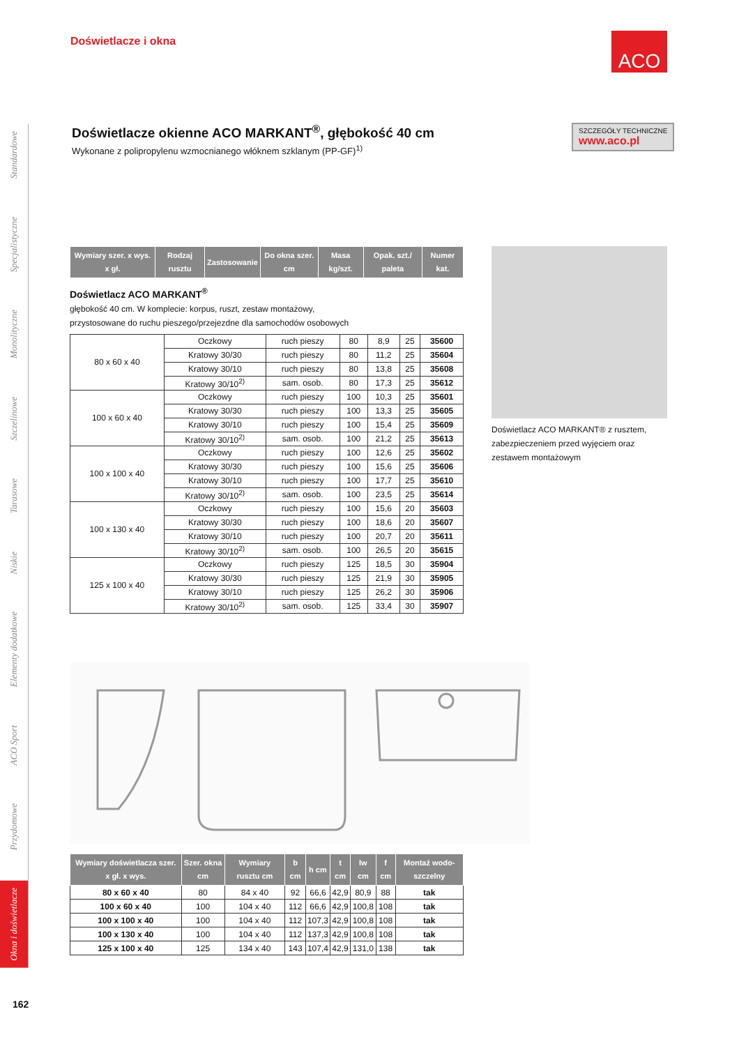Doświetlacze i okna ACO
Standardowe
Specjalistyczne
Monolityczne
Szczelinowe
Tarasowe
Niskie
Elementy dodatkowe
ACO Sport
Przydomowe
Okna i doświetlacze
Doświetlacze okienne ACO MARKANT<sup>®</sup>, głębokość 40 cm
Wykonane z polipropylenu wzmocnianego włóknem szklanym (PP-GF)<sup>1)</sup>
SZCZEGÓŁY TECHNICZNE
www.aco.pl
| Wymiary szer. x wys. x gł. | Rodzaj rusztu | Zastosowanie | Do okna szer. cm | Masa kg/szt. | Opak. szt./ paleta | Numer kat. |
| --- | --- | --- | --- | --- | --- | --- |
Doświetlacz ACO MARKANT<sup>®</sup>
głębokość 40 cm. W komplecie: korpus, ruszt, zestaw montażowy,
przystosowane do ruchu pieszego/przejezdne dla samochodów osobowych
| 80 x 60 x 40 | Oczkowy | ruch pieszy | 80 | 8,9 | 25 | 35600 |
| | Kratowy 30/30 | ruch pieszy | 80 | 11,2 | 25 | 35604 |
| | Kratowy 30/10 | ruch pieszy | 80 | 13,8 | 25 | 35608 |
| | Kratowy 30/10<sup>2)</sup> | sam. osob. | 80 | 17,3 | 25 | 35612 |
| 100 x 60 x 40 | Oczkowy | ruch pieszy | 100 | 10,3 | 25 | 35601 |
| | Kratowy 30/30 | ruch pieszy | 100 | 13,3 | 25 | 35605 |
| | Kratowy 30/10 | ruch pieszy | 100 | 15,4 | 25 | 35609 |
| | Kratowy 30/10<sup>2)</sup> | sam. osob. | 100 | 21,2 | 25 | 35613 |
| 100 x 100 x 40 | Oczkowy | ruch pieszy | 100 | 12,6 | 25 | 35602 |
| | Kratowy 30/30 | ruch pieszy | 100 | 15,6 | 25 | 35606 |
| | Kratowy 30/10 | ruch pieszy | 100 | 17,7 | 25 | 35610 |
| | Kratowy 30/10<sup>2)</sup> | sam. osob. | 100 | 23,5 | 25 | 35614 |
| 100 x 130 x 40 | Oczkowy | ruch pieszy | 100 | 15,6 | 20 | 35603 |
| | Kratowy 30/30 | ruch pieszy | 100 | 18,6 | 20 | 35607 |
| | Kratowy 30/10 | ruch pieszy | 100 | 20,7 | 20 | 35611 |
| | Kratowy 30/10<sup>2)</sup> | sam. osob. | 100 | 26,5 | 20 | 35615 |
| 125 x 100 x 40 | Oczkowy | ruch pieszy | 125 | 18,5 | 30 | 35904 |
| | Kratowy 30/30 | ruch pieszy | 125 | 21,9 | 30 | 35905 |
| | Kratowy 30/10 | ruch pieszy | 125 | 26,2 | 30 | 35906 |
| | Kratowy 30/10<sup>2)</sup> | sam. osob. | 125 | 33,4 | 30 | 35907 |
Doświetlacz ACO MARKANT® z rusztem, zabezpieczeniem przed wyjęciem oraz zestawem montażowym
| Wymiary doświetlacza szer. x gł. x wys. | Szer. okna cm | Wymiary rusztu cm | b cm | h cm | t cm | lw cm | f cm | Montaż wodo-szczelny |
| --- | --- | --- | --- | --- | --- | --- | --- | --- |
| 80 x 60 x 40 | 80 | 84 x 40 | 92 | 66,6 | 42,9 | 80,9 | 88 | tak |
| 100 x 60 x 40 | 100 | 104 x 40 | 112 | 66,6 | 42,9 | 100,8 | 108 | tak |
| 100 x 100 x 40 | 100 | 104 x 40 | 112 | 107,3 | 42,9 | 100,8 | 108 | tak |
| 100 x 130 x 40 | 100 | 104 x 40 | 112 | 137,3 | 42,9 | 100,8 | 108 | tak |
| 125 x 100 x 40 | 125 | 134 x 40 | 143 | 107,4 | 42,9 | 131,0 | 138 | tak |
162